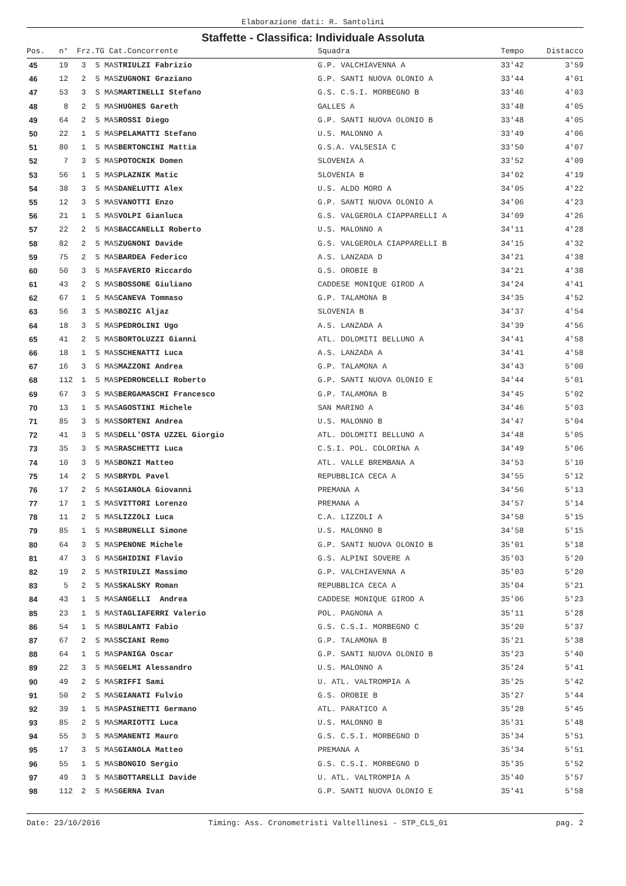Elaborazione dati: R. Santolini
Staffette - Classifica: Individuale Assoluta
| Pos. | n° | Frz.TG Cat.Concorrente | | Squadra | Tempo | Distacco |
| --- | --- | --- | --- | --- | --- | --- |
| 45 | 19 | 3 S MAS | TRIULZI Fabrizio | G.P. VALCHIAVENNA A | 33'42 | 3'59 |
| 46 | 12 | 2 S MAS | ZUGNONI Graziano | G.P. SANTI NUOVA OLONIO A | 33'44 | 4'01 |
| 47 | 53 | 3 S MAS | MARTINELLI Stefano | G.S. C.S.I. MORBEGNO B | 33'46 | 4'03 |
| 48 | 8 | 2 S MAS | HUGHES Gareth | GALLES A | 33'48 | 4'05 |
| 49 | 64 | 2 S MAS | ROSSI Diego | G.P. SANTI NUOVA OLONIO B | 33'48 | 4'05 |
| 50 | 22 | 1 S MAS | PELAMATTI Stefano | U.S. MALONNO A | 33'49 | 4'06 |
| 51 | 80 | 1 S MAS | BERTONCINI Mattia | G.S.A. VALSESIA C | 33'50 | 4'07 |
| 52 | 7 | 3 S MAS | POTOCNIK Domen | SLOVENIA A | 33'52 | 4'09 |
| 53 | 56 | 1 S MAS | PLAZNIK Matic | SLOVENIA B | 34'02 | 4'19 |
| 54 | 38 | 3 S MAS | DANELUTTI Alex | U.S. ALDO MORO A | 34'05 | 4'22 |
| 55 | 12 | 3 S MAS | VANOTTI Enzo | G.P. SANTI NUOVA OLONIO A | 34'06 | 4'23 |
| 56 | 21 | 1 S MAS | VOLPI Gianluca | G.S. VALGEROLA CIAPPARELLI A | 34'09 | 4'26 |
| 57 | 22 | 2 S MAS | BACCANELLI Roberto | U.S. MALONNO A | 34'11 | 4'28 |
| 58 | 82 | 2 S MAS | ZUGNONI Davide | G.S. VALGEROLA CIAPPARELLI B | 34'15 | 4'32 |
| 59 | 75 | 2 S MAS | BARDEA Federico | A.S. LANZADA D | 34'21 | 4'38 |
| 60 | 50 | 3 S MAS | FAVERIO Riccardo | G.S. OROBIE B | 34'21 | 4'38 |
| 61 | 43 | 2 S MAS | BOSSONE Giuliano | CADDESE MONIQUE GIROD A | 34'24 | 4'41 |
| 62 | 67 | 1 S MAS | CANEVA Tommaso | G.P. TALAMONA B | 34'35 | 4'52 |
| 63 | 56 | 3 S MAS | BOZIC Aljaz | SLOVENIA B | 34'37 | 4'54 |
| 64 | 18 | 3 S MAS | PEDROLINI Ugo | A.S. LANZADA A | 34'39 | 4'56 |
| 65 | 41 | 2 S MAS | BORTOLUZZI Gianni | ATL. DOLOMITI BELLUNO A | 34'41 | 4'58 |
| 66 | 18 | 1 S MAS | SCHENATTI Luca | A.S. LANZADA A | 34'41 | 4'58 |
| 67 | 16 | 3 S MAS | MAZZONI Andrea | G.P. TALAMONA A | 34'43 | 5'00 |
| 68 | 112 | 1 S MAS | PEDRONCELLI Roberto | G.P. SANTI NUOVA OLONIO E | 34'44 | 5'01 |
| 69 | 67 | 3 S MAS | BERGAMASCHI Francesco | G.P. TALAMONA B | 34'45 | 5'02 |
| 70 | 13 | 1 S MAS | AGOSTINI Michele | SAN MARINO A | 34'46 | 5'03 |
| 71 | 85 | 3 S MAS | SORTENI Andrea | U.S. MALONNO B | 34'47 | 5'04 |
| 72 | 41 | 3 S MAS | DELL'OSTA UZZEL Giorgio | ATL. DOLOMITI BELLUNO A | 34'48 | 5'05 |
| 73 | 35 | 3 S MAS | RASCHETTI Luca | C.S.I. POL. COLORINA A | 34'49 | 5'06 |
| 74 | 10 | 3 S MAS | BONZI Matteo | ATL. VALLE BREMBANA A | 34'53 | 5'10 |
| 75 | 14 | 2 S MAS | BRYDL Pavel | REPUBBLICA CECA A | 34'55 | 5'12 |
| 76 | 17 | 2 S MAS | GIANOLA Giovanni | PREMANA A | 34'56 | 5'13 |
| 77 | 17 | 1 S MAS | VITTORI Lorenzo | PREMANA A | 34'57 | 5'14 |
| 78 | 11 | 2 S MAS | LIZZOLI Luca | C.A. LIZZOLI A | 34'58 | 5'15 |
| 79 | 85 | 1 S MAS | BRUNELLI Simone | U.S. MALONNO B | 34'58 | 5'15 |
| 80 | 64 | 3 S MAS | PENONE Michele | G.P. SANTI NUOVA OLONIO B | 35'01 | 5'18 |
| 81 | 47 | 3 S MAS | GHIDINI Flavio | G.S. ALPINI SOVERE A | 35'03 | 5'20 |
| 82 | 19 | 2 S MAS | TRIULZI Massimo | G.P. VALCHIAVENNA A | 35'03 | 5'20 |
| 83 | 5 | 2 S MAS | SKALSKY Roman | REPUBBLICA CECA A | 35'04 | 5'21 |
| 84 | 43 | 1 S MAS | ANGELLI Andrea | CADDESE MONIQUE GIROD A | 35'06 | 5'23 |
| 85 | 23 | 1 S MAS | TAGLIAFERRI Valerio | POL. PAGNONA A | 35'11 | 5'28 |
| 86 | 54 | 1 S MAS | BULANTI Fabio | G.S. C.S.I. MORBEGNO C | 35'20 | 5'37 |
| 87 | 67 | 2 S MAS | SCIANI Remo | G.P. TALAMONA B | 35'21 | 5'38 |
| 88 | 64 | 1 S MAS | PANIGA Oscar | G.P. SANTI NUOVA OLONIO B | 35'23 | 5'40 |
| 89 | 22 | 3 S MAS | GELMI Alessandro | U.S. MALONNO A | 35'24 | 5'41 |
| 90 | 49 | 2 S MAS | RIFFI Sami | U. ATL. VALTROMPIA A | 35'25 | 5'42 |
| 91 | 50 | 2 S MAS | GIANATI Fulvio | G.S. OROBIE B | 35'27 | 5'44 |
| 92 | 39 | 1 S MAS | PASINETTI Germano | ATL. PARATICO A | 35'28 | 5'45 |
| 93 | 85 | 2 S MAS | MARIOTTI Luca | U.S. MALONNO B | 35'31 | 5'48 |
| 94 | 55 | 3 S MAS | MANENTI Mauro | G.S. C.S.I. MORBEGNO D | 35'34 | 5'51 |
| 95 | 17 | 3 S MAS | GIANOLA Matteo | PREMANA A | 35'34 | 5'51 |
| 96 | 55 | 1 S MAS | BONGIO Sergio | G.S. C.S.I. MORBEGNO D | 35'35 | 5'52 |
| 97 | 49 | 3 S MAS | BOTTARELLI Davide | U. ATL. VALTROMPIA A | 35'40 | 5'57 |
| 98 | 112 | 2 S MAS | GERNA Ivan | G.P. SANTI NUOVA OLONIO E | 35'41 | 5'58 |
Date: 23/10/2016 Timing: Ass. Cronometristi Valtellinesi - STP_CLS_01 pag. 2